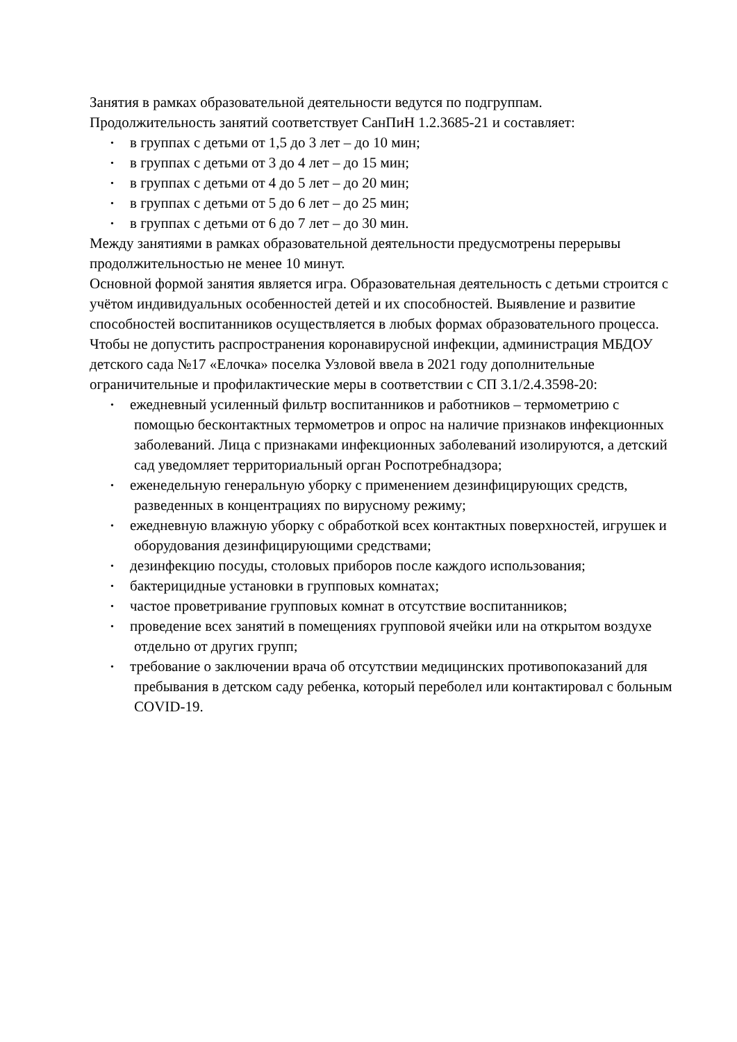Занятия в рамках образовательной деятельности ведутся по подгруппам.
Продолжительность занятий соответствует СанПиН 1.2.3685-21 и составляет:
• в группах с детьми от 1,5 до 3 лет – до 10 мин;
• в группах с детьми от 3 до 4 лет – до 15 мин;
• в группах с детьми от 4 до 5 лет – до 20 мин;
• в группах с детьми от 5 до 6 лет – до 25 мин;
• в группах с детьми от 6 до 7 лет – до 30 мин.
Между занятиями в рамках образовательной деятельности предусмотрены перерывы продолжительностью не менее 10 минут.
Основной формой занятия является игра. Образовательная деятельность с детьми строится с учётом индивидуальных особенностей детей и их способностей. Выявление и развитие способностей воспитанников осуществляется в любых формах образовательного процесса.
Чтобы не допустить распространения коронавирусной инфекции, администрация МБДОУ детского сада №17 «Елочка» поселка Узловой ввела в 2021 году дополнительные ограничительные и профилактические меры в соответствии с СП 3.1/2.4.3598-20:
• ежедневный усиленный фильтр воспитанников и работников – термометрию с помощью бесконтактных термометров и опрос на наличие признаков инфекционных заболеваний. Лица с признаками инфекционных заболеваний изолируются, а детский сад уведомляет территориальный орган Роспотребнадзора;
• еженедельную генеральную уборку с применением дезинфицирующих средств, разведенных в концентрациях по вирусному режиму;
• ежедневную влажную уборку с обработкой всех контактных поверхностей, игрушек и оборудования дезинфицирующими средствами;
• дезинфекцию посуды, столовых приборов после каждого использования;
• бактерицидные установки в групповых комнатах;
• частое проветривание групповых комнат в отсутствие воспитанников;
• проведение всех занятий в помещениях групповой ячейки или на открытом воздухе отдельно от других групп;
• требование о заключении врача об отсутствии медицинских противопоказаний для пребывания в детском саду ребенка, который переболел или контактировал с больным COVID-19.